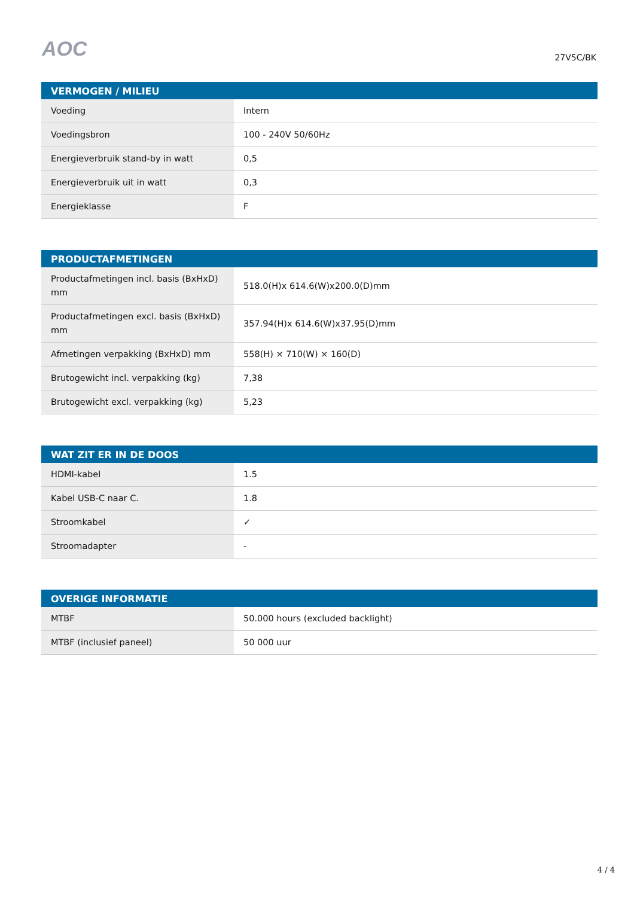AOC
27V5C/BK
| VERMOGEN / MILIEU | |
| --- | --- |
| Voeding | Intern |
| Voedingsbron | 100 - 240V 50/60Hz |
| Energieverbruik stand-by in watt | 0,5 |
| Energieverbruik uit in watt | 0,3 |
| Energieklasse | F |
| PRODUCTAFMETINGEN | |
| --- | --- |
| Productafmetingen incl. basis (BxHxD) mm | 518.0(H)x 614.6(W)x200.0(D)mm |
| Productafmetingen excl. basis (BxHxD) mm | 357.94(H)x 614.6(W)x37.95(D)mm |
| Afmetingen verpakking (BxHxD) mm | 558(H) × 710(W) × 160(D) |
| Brutogewicht incl. verpakking (kg) | 7,38 |
| Brutogewicht excl. verpakking (kg) | 5,23 |
| WAT ZIT ER IN DE DOOS | |
| --- | --- |
| HDMI-kabel | 1.5 |
| Kabel USB-C naar C. | 1.8 |
| Stroomkabel | ✓ |
| Stroomadapter | - |
| OVERIGE INFORMATIE | |
| --- | --- |
| MTBF | 50.000 hours (excluded backlight) |
| MTBF (inclusief paneel) | 50 000 uur |
4 / 4